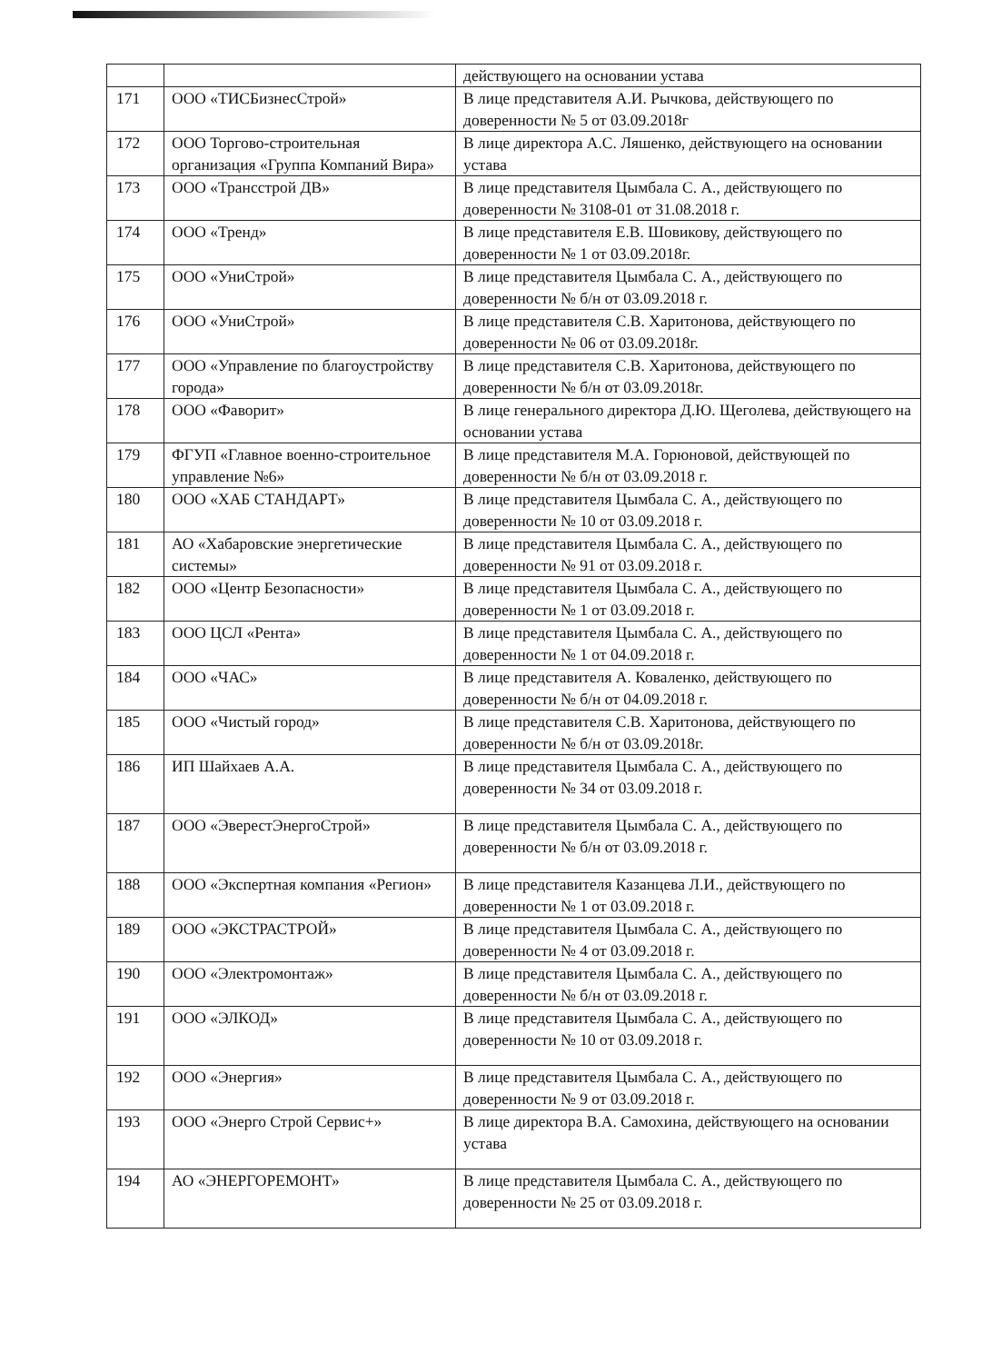| | | действующего на основании устава |
| 171 | ООО «ТИСБизнесСтрой» | В лице представителя А.И. Рычкова, действующего по доверенности № 5 от 03.09.2018г |
| 172 | ООО Торгово-строительная организация «Группа Компаний Вира» | В лице директора А.С. Ляшенко, действующего на основании устава |
| 173 | ООО «Трансстрой ДВ» | В лице представителя Цымбала С. А., действующего по доверенности № 3108-01 от 31.08.2018 г. |
| 174 | ООО «Тренд» | В лице представителя Е.В. Шовикову, действующего по доверенности № 1 от 03.09.2018г. |
| 175 | ООО «УниСтрой» | В лице представителя Цымбала С. А., действующего по доверенности № б/н от 03.09.2018 г. |
| 176 | ООО «УниСтрой» | В лице представителя С.В. Харитонова, действующего по доверенности № 06 от 03.09.2018г. |
| 177 | ООО «Управление по благоустройству города» | В лице представителя С.В. Харитонова, действующего по доверенности № б/н от 03.09.2018г. |
| 178 | ООО «Фаворит» | В лице генерального директора Д.Ю. Щеголева, действующего на основании устава |
| 179 | ФГУП «Главное военно-строительное управление №6» | В лице представителя М.А. Горюновой, действующей по доверенности № б/н от 03.09.2018 г. |
| 180 | ООО «ХАБ СТАНДАРТ» | В лице представителя Цымбала С. А., действующего по доверенности № 10 от 03.09.2018 г. |
| 181 | АО «Хабаровские энергетические системы» | В лице представителя Цымбала С. А., действующего по доверенности № 91 от 03.09.2018 г. |
| 182 | ООО «Центр Безопасности» | В лице представителя Цымбала С. А., действующего по доверенности № 1 от 03.09.2018 г. |
| 183 | ООО ЦСЛ «Рента» | В лице представителя Цымбала С. А., действующего по доверенности № 1 от 04.09.2018 г. |
| 184 | ООО «ЧАС» | В лице представителя А. Коваленко, действующего по доверенности № б/н от 04.09.2018 г. |
| 185 | ООО «Чистый город» | В лице представителя С.В. Харитонова, действующего по доверенности № б/н от 03.09.2018г. |
| 186 | ИП Шайхаев А.А. | В лице представителя Цымбала С. А., действующего по доверенности № 34 от 03.09.2018 г. |
| 187 | ООО «ЭверестЭнергоСтрой» | В лице представителя Цымбала С. А., действующего по доверенности № б/н от 03.09.2018 г. |
| 188 | ООО «Экспертная компания «Регион» | В лице представителя Казанцева Л.И., действующего по доверенности № 1 от 03.09.2018 г. |
| 189 | ООО «ЭКСТРАСТРОЙ» | В лице представителя Цымбала С. А., действующего по доверенности № 4 от 03.09.2018 г. |
| 190 | ООО «Электромонтаж» | В лице представителя Цымбала С. А., действующего по доверенности № б/н от 03.09.2018 г. |
| 191 | ООО «ЭЛКОД» | В лице представителя Цымбала С. А., действующего по доверенности № 10 от 03.09.2018 г. |
| 192 | ООО «Энергия» | В лице представителя Цымбала С. А., действующего по доверенности № 9 от 03.09.2018 г. |
| 193 | ООО «Энерго Строй Сервис+» | В лице директора В.А. Самохина, действующего на основании устава |
| 194 | АО «ЭНЕРГОРЕМОНТ» | В лице представителя Цымбала С. А., действующего по доверенности № 25 от 03.09.2018 г. |